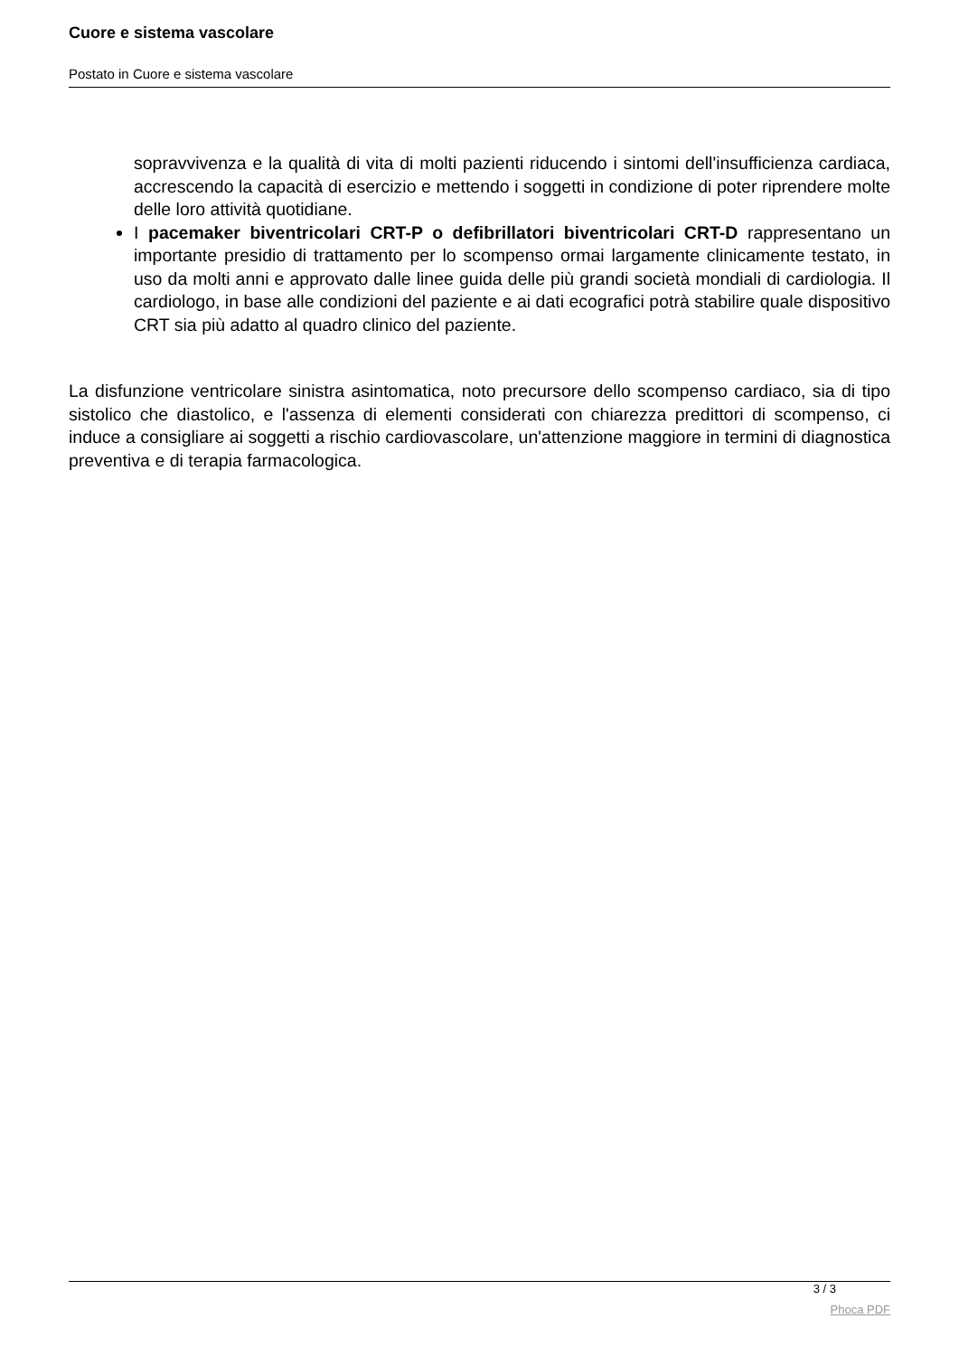Cuore e sistema vascolare
Postato in Cuore e sistema vascolare
sopravvivenza e la qualità di vita di molti pazienti riducendo i sintomi dell'insufficienza cardiaca, accrescendo la capacità di esercizio e mettendo i soggetti in condizione di poter riprendere molte delle loro attività quotidiane.
I pacemaker biventricolari CRT-P o defibrillatori biventricolari CRT-D rappresentano un importante presidio di trattamento per lo scompenso ormai largamente clinicamente testato, in uso da molti anni e approvato dalle linee guida delle più grandi società mondiali di cardiologia. Il cardiologo, in base alle condizioni del paziente e ai dati ecografici potrà stabilire quale dispositivo CRT sia più adatto al quadro clinico del paziente.
La disfunzione ventricolare sinistra asintomatica, noto precursore dello scompenso cardiaco, sia di tipo sistolico che diastolico, e l'assenza di elementi considerati con chiarezza predittori di scompenso, ci induce a consigliare ai soggetti a rischio cardiovascolare, un'attenzione maggiore in termini di diagnostica preventiva e di terapia farmacologica.
3 / 3
Phoca PDF